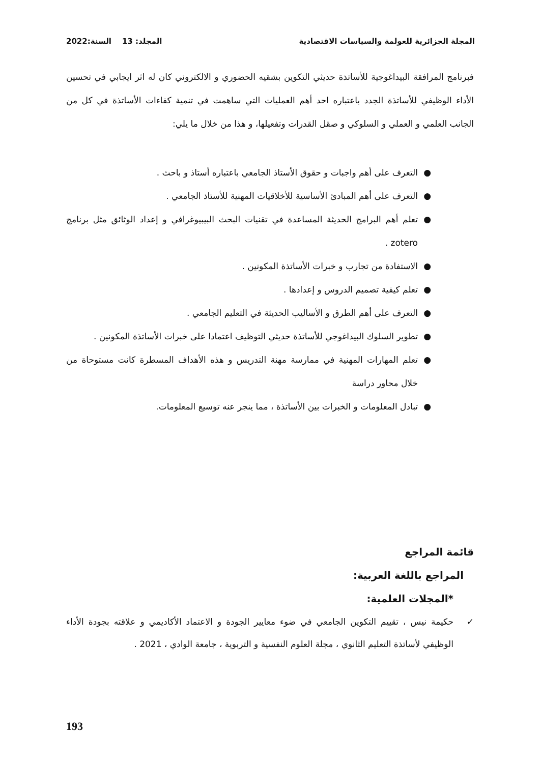المجلة الجزائرية للعولمة والسياسات الاقتصادية المجلد: 13 السنة:2022
فبرنامج المرافقة البيداغوجية للأساتذة حديثي التكوين بشقيه الحضوري و الالكتروني كان له اثر ايجابي في تحسين الأداء الوظيفي للأساتذة الجدد باعتباره احد أهم العمليات التي ساهمت في تنمية كفاءات الأساتذة في كل من الجانب العلمي و العملي و السلوكي و صقل القدرات وتفعيلها، و هذا من خلال ما يلي:
● التعرف على أهم واجبات و حقوق الأستاذ الجامعي باعتباره أستاذ و باحث .
● التعرف على أهم المبادئ الأساسية للأخلاقيات المهنية للأستاذ الجامعي .
● تعلم أهم البرامج الحديثة المساعدة في تقنيات البحث البيبيوغرافي و إعداد الوثائق مثل برنامج zotero .
● الاستفادة من تجارب و خبرات الأساتذة المكونين .
● تعلم كيفية تصميم الدروس و إعدادها .
● التعرف على أهم الطرق و الأساليب الحديثة في التعليم الجامعي .
● تطوير السلوك البيداغوجي للأساتذة حديثي التوظيف اعتمادا على خبرات الأساتذة المكونين .
● تعلم المهارات المهنية في ممارسة مهنة التدريس و هذه الأهداف المسطرة كانت مستوحاة من خلال محاور دراسة
● تبادل المعلومات و الخبرات بين الأساتذة ، مما ينجر عنه توسيع المعلومات.
قائمة المراجع
المراجع باللغة العربية:
*المجلات العلمية:
✓ حكيمة نيس ، تقييم التكوين الجامعي في ضوء معايير الجودة و الاعتماد الأكاديمي و علاقته بجودة الأداء الوظيفي لأساتذة التعليم الثانوي ، مجلة العلوم النفسية و التربوية ، جامعة الوادي ، 2021 .
193